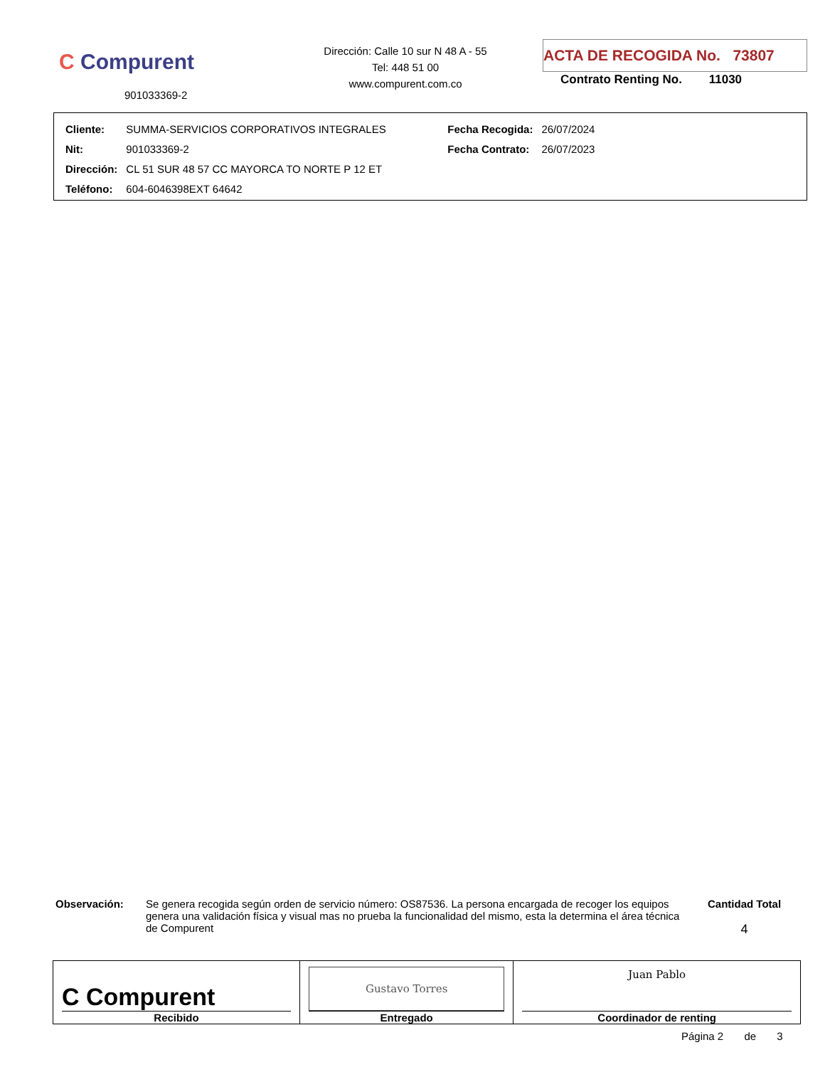C Compurent
901033369-2
Dirección: Calle 10 sur N 48 A - 55
Tel: 448 51 00
www.compurent.com.co
ACTA DE RECOGIDA No. 73807
Contrato Renting No. 11030
| Cliente: | SUMMA-SERVICIOS CORPORATIVOS INTEGRALES | Fecha Recogida: | 26/07/2024 |
| Nit: | 901033369-2 | Fecha Contrato: | 26/07/2023 |
| Dirección: | CL 51 SUR 48 57 CC MAYORCA TO NORTE P 12 ET | | |
| Teléfono: | 604-6046398EXT 64642 | | |
Observación: Se genera recogida según orden de servicio número: OS87536. La persona encargada de recoger los equipos genera una validación física y visual mas no prueba la funcionalidad del mismo, esta la determina el área técnica de Compurent
Cantidad Total
4
| C Compurent Recibido | Gustavo Torres Entregado | Juan Pablo Coordinador de renting |
Página 2 de 3